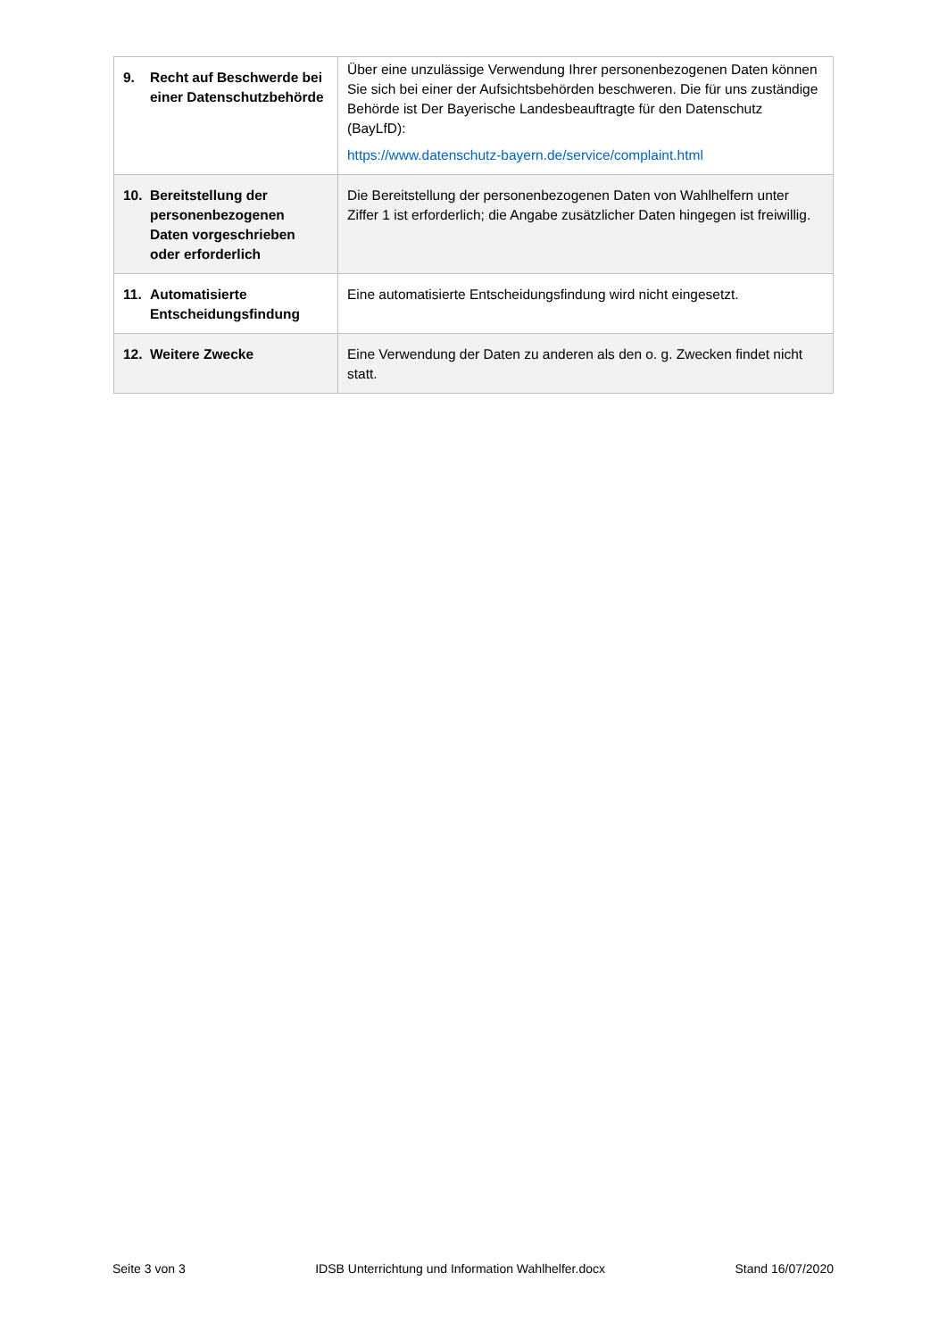| 9. Recht auf Beschwerde bei einer Datenschutzbehörde | Über eine unzulässige Verwendung Ihrer personenbezogenen Daten können Sie sich bei einer der Aufsichtsbehörden beschweren. Die für uns zuständige Behörde ist Der Bayerische Landesbeauftragte für den Datenschutz (BayLfD): https://www.datenschutz-bayern.de/service/complaint.html |
| 10. Bereitstellung der personenbezogenen Daten vorgeschrieben oder erforderlich | Die Bereitstellung der personenbezogenen Daten von Wahlhelfern unter Ziffer 1 ist erforderlich; die Angabe zusätzlicher Daten hingegen ist freiwillig. |
| 11. Automatisierte Entscheidungsfindung | Eine automatisierte Entscheidungsfindung wird nicht eingesetzt. |
| 12. Weitere Zwecke | Eine Verwendung der Daten zu anderen als den o. g. Zwecken findet nicht statt. |
Seite 3 von 3 IDSB Unterrichtung und Information Wahlhelfer.docx Stand 16/07/2020